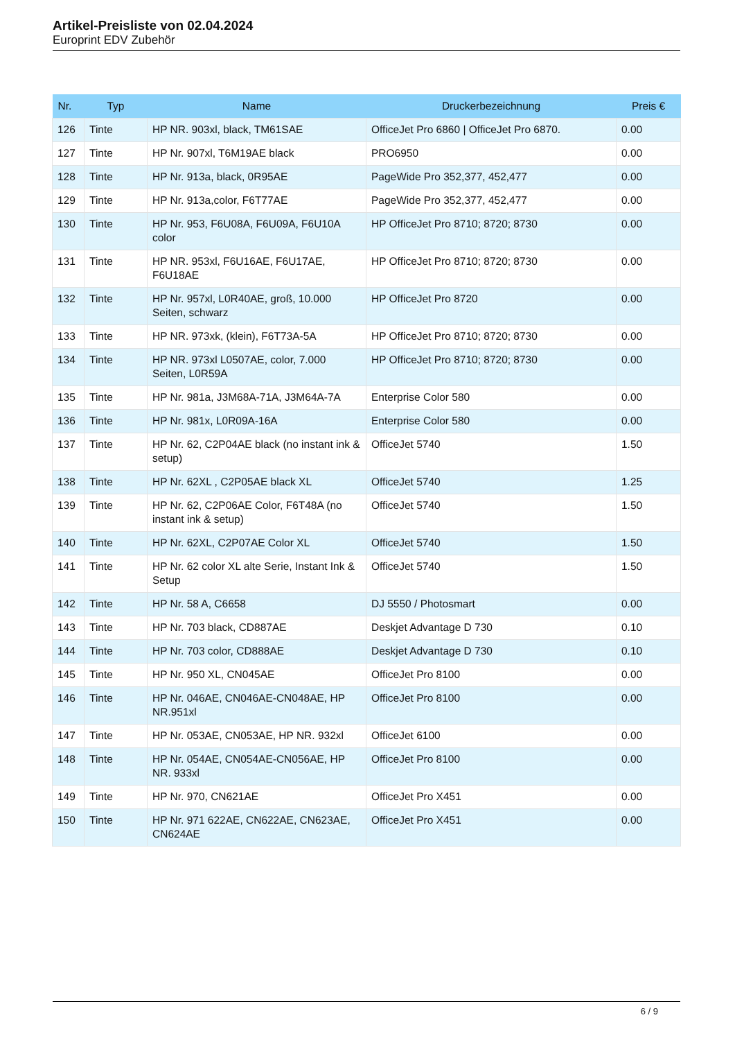Artikel-Preisliste von 02.04.2024
Europrint EDV Zubehör
| Nr. | Typ | Name | Druckerbezeichnung | Preis € |
| --- | --- | --- | --- | --- |
| 126 | Tinte | HP NR. 903xl, black, TM61SAE | OfficeJet Pro 6860 / OfficeJet Pro 6870. | 0.00 |
| 127 | Tinte | HP Nr. 907xl, T6M19AE black | PRO6950 | 0.00 |
| 128 | Tinte | HP Nr. 913a, black, 0R95AE | PageWide Pro 352,377, 452,477 | 0.00 |
| 129 | Tinte | HP Nr. 913a,color, F6T77AE | PageWide Pro 352,377, 452,477 | 0.00 |
| 130 | Tinte | HP Nr. 953, F6U08A, F6U09A, F6U10A color | HP OfficeJet Pro 8710; 8720; 8730 | 0.00 |
| 131 | Tinte | HP NR. 953xl, F6U16AE, F6U17AE, F6U18AE | HP OfficeJet Pro 8710; 8720; 8730 | 0.00 |
| 132 | Tinte | HP Nr. 957xl, L0R40AE, groß, 10.000 Seiten, schwarz | HP OfficeJet Pro 8720 | 0.00 |
| 133 | Tinte | HP NR. 973xk, (klein), F6T73A-5A | HP OfficeJet Pro 8710; 8720; 8730 | 0.00 |
| 134 | Tinte | HP NR. 973xl L0507AE, color, 7.000 Seiten, L0R59A | HP OfficeJet Pro 8710; 8720; 8730 | 0.00 |
| 135 | Tinte | HP Nr. 981a, J3M68A-71A, J3M64A-7A | Enterprise Color 580 | 0.00 |
| 136 | Tinte | HP Nr. 981x, L0R09A-16A | Enterprise Color 580 | 0.00 |
| 137 | Tinte | HP Nr. 62, C2P04AE black (no instant ink & setup) | OfficeJet 5740 | 1.50 |
| 138 | Tinte | HP Nr. 62XL , C2P05AE black XL | OfficeJet 5740 | 1.25 |
| 139 | Tinte | HP Nr. 62, C2P06AE Color, F6T48A (no instant ink & setup) | OfficeJet 5740 | 1.50 |
| 140 | Tinte | HP Nr. 62XL, C2P07AE Color XL | OfficeJet 5740 | 1.50 |
| 141 | Tinte | HP Nr. 62 color XL alte Serie, Instant Ink & Setup | OfficeJet 5740 | 1.50 |
| 142 | Tinte | HP Nr. 58 A, C6658 | DJ 5550 / Photosmart | 0.00 |
| 143 | Tinte | HP Nr. 703 black, CD887AE | Deskjet Advantage D 730 | 0.10 |
| 144 | Tinte | HP Nr. 703 color, CD888AE | Deskjet Advantage D 730 | 0.10 |
| 145 | Tinte | HP Nr. 950 XL, CN045AE | OfficeJet Pro 8100 | 0.00 |
| 146 | Tinte | HP Nr. 046AE, CN046AE-CN048AE, HP NR.951xl | OfficeJet Pro 8100 | 0.00 |
| 147 | Tinte | HP Nr. 053AE, CN053AE, HP NR. 932xl | OfficeJet 6100 | 0.00 |
| 148 | Tinte | HP Nr. 054AE, CN054AE-CN056AE, HP NR. 933xl | OfficeJet Pro 8100 | 0.00 |
| 149 | Tinte | HP Nr. 970, CN621AE | OfficeJet Pro X451 | 0.00 |
| 150 | Tinte | HP Nr. 971 622AE, CN622AE, CN623AE, CN624AE | OfficeJet Pro X451 | 0.00 |
6 / 9